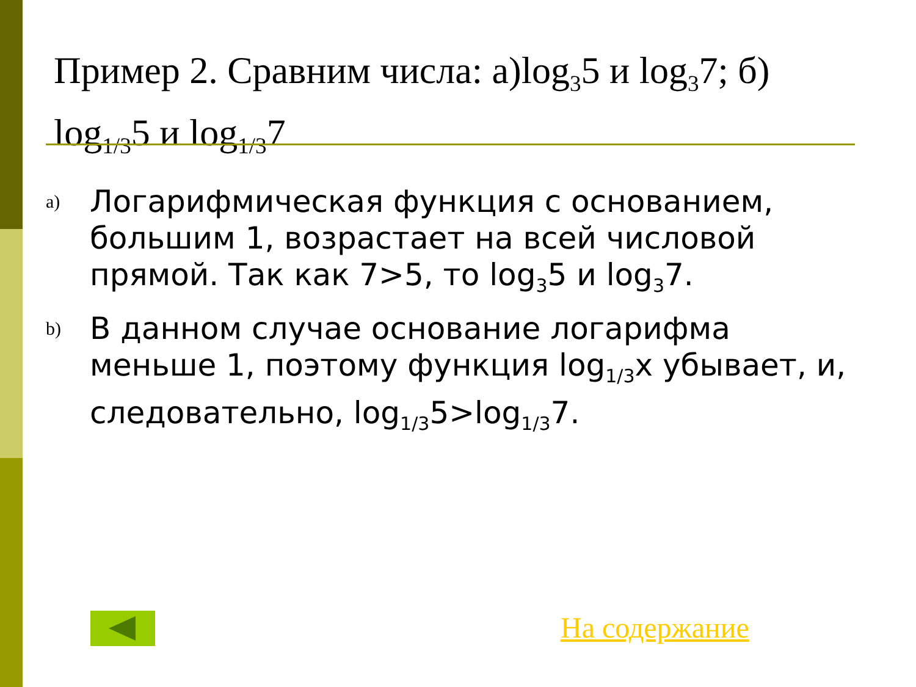Пример 2. Сравним числа: а)log<sub>3</sub>5 и log<sub>3</sub>7; б) log<sub>1/3</sub>5 и log<sub>1/3</sub>7
a)
Логарифмическая функция с основанием, большим 1, возрастает на всей числовой прямой. Так как 7>5, то log<sub>3</sub>5 и log<sub>3</sub>7.
b)
В данном случае основание логарифма меньше 1, поэтому функция log<sub>1/3</sub>x убывает, и, следовательно, log<sub>1/3</sub>5>log<sub>1/3</sub>7.
На содержание